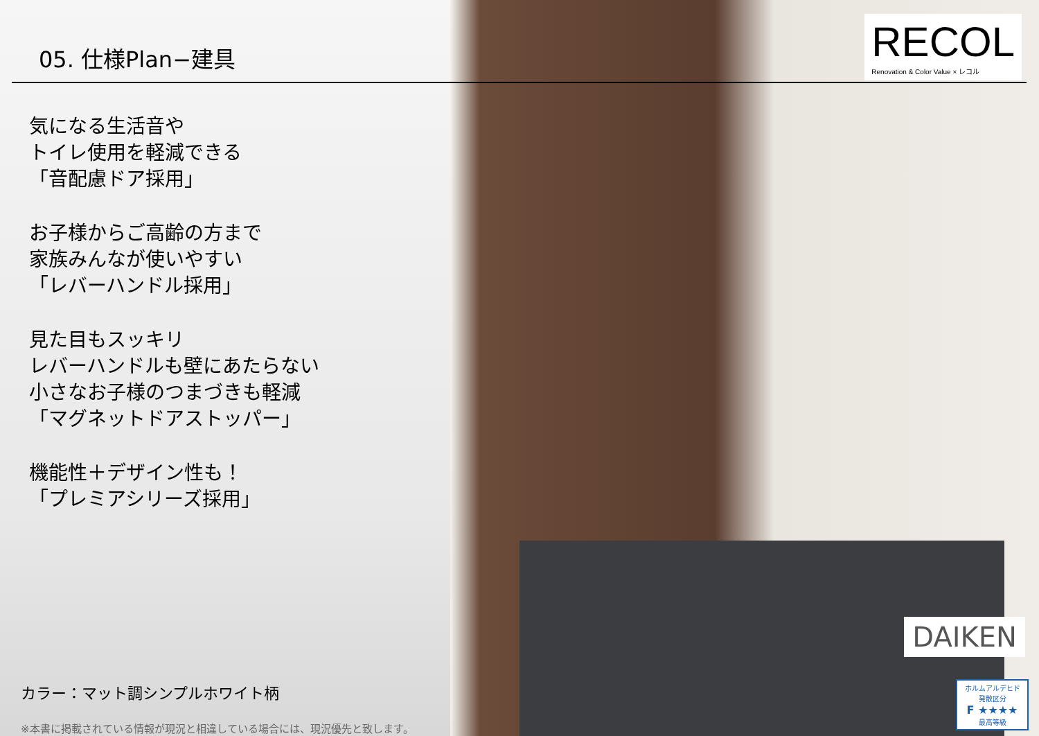RECOL
Renovation & Color Value × レコル
05. 仕様Plan−建具
気になる生活音や
トイレ使用を軽減できる
「音配慮ドア採用」
お子様からご高齢の方まで
家族みんなが使いやすい
「レバーハンドル採用」
見た目もスッキリ
レバーハンドルも壁にあたらない
小さなお子様のつまづきも軽減
「マグネットドアストッパー」
機能性＋デザイン性も！
「プレミアシリーズ採用」
カラー：マット調シンプルホワイト柄
※本書に掲載されている情報が現況と相違している場合には、現況優先と致します。
DAIKEN
ホルムアルデヒド
発散区分
F ★★★★
最高等級